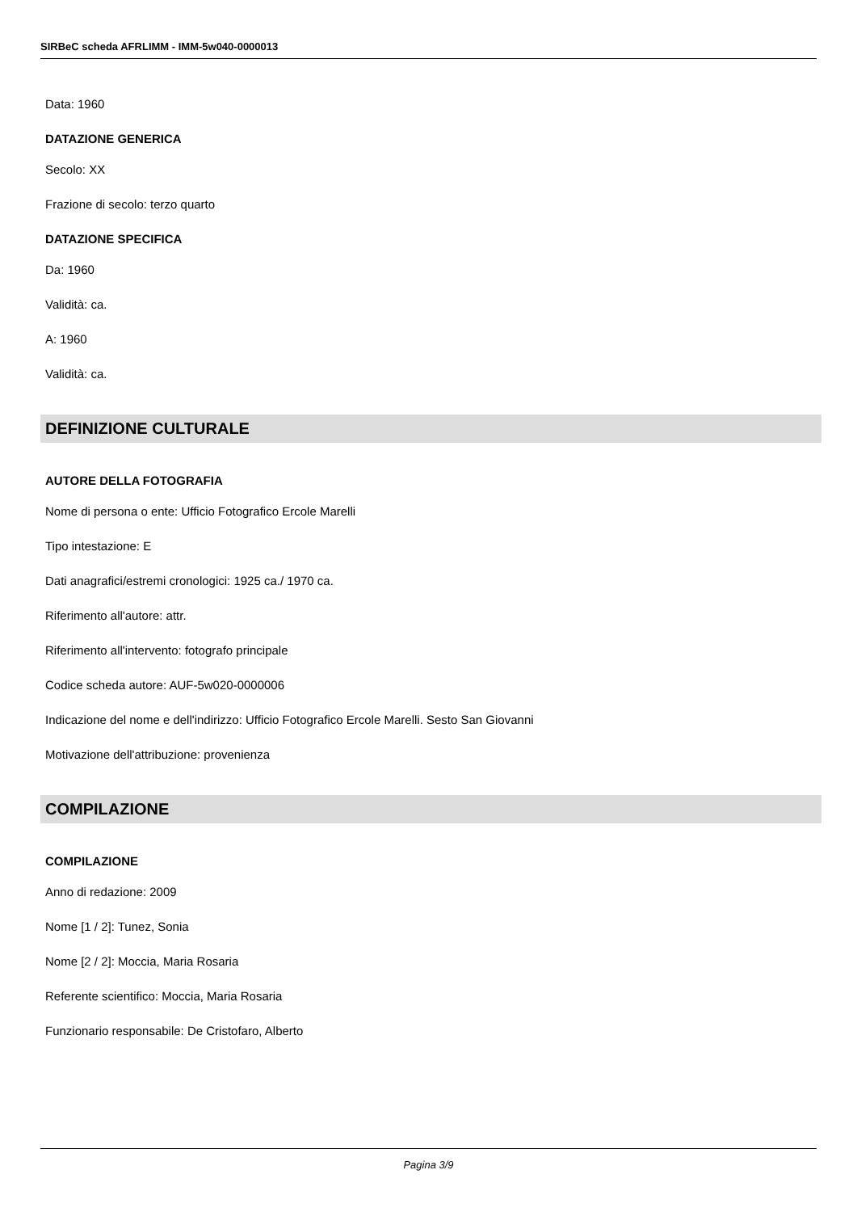SIRBeC scheda AFRLIMM - IMM-5w040-0000013
Data: 1960
DATAZIONE GENERICA
Secolo: XX
Frazione di secolo: terzo quarto
DATAZIONE SPECIFICA
Da: 1960
Validità: ca.
A: 1960
Validità: ca.
DEFINIZIONE CULTURALE
AUTORE DELLA FOTOGRAFIA
Nome di persona o ente: Ufficio Fotografico Ercole Marelli
Tipo intestazione: E
Dati anagrafici/estremi cronologici: 1925 ca./ 1970 ca.
Riferimento all'autore: attr.
Riferimento all'intervento: fotografo principale
Codice scheda autore: AUF-5w020-0000006
Indicazione del nome e dell'indirizzo: Ufficio Fotografico Ercole Marelli. Sesto San Giovanni
Motivazione dell'attribuzione: provenienza
COMPILAZIONE
COMPILAZIONE
Anno di redazione: 2009
Nome [1 / 2]: Tunez, Sonia
Nome [2 / 2]: Moccia, Maria Rosaria
Referente scientifico: Moccia, Maria Rosaria
Funzionario responsabile: De Cristofaro, Alberto
Pagina 3/9